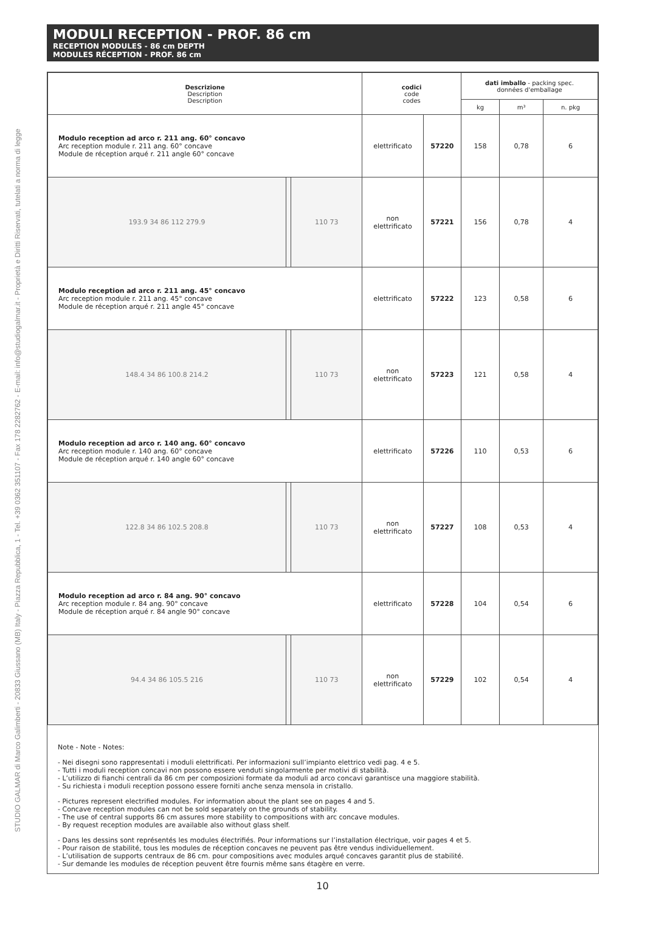STUDIO GALMAR di Marco Galimberti - 20833 Giussano (MB) Italy - Piazza Repubblica, 1 - Tel. +39 0362 351107 - Fax 178 2282762 - E-mail: info@studiogalmar.it - Proprietà e Diritti Riservati, tutelati a norma di legge
MODULI RECEPTION - PROF. 86 cm
RECEPTION MODULES - 86 cm DEPTH
MODULES RÉCEPTION - PROF. 86 cm
| Descrizione Description Description | | | codici code codes | | dati imballo - packing spec. données d'emballage | | |
| --- | --- | --- | --- | --- | --- | --- | --- |
| | | | | | kg | m³ | n. pkg |
| Modulo reception ad arco r. 211 ang. 60° concavo Arc reception module r. 211 ang. 60° concave Module de réception arqué r. 211 angle 60° concave | | | elettrificato | 57220 | 158 | 0,78 | 6 |
| 193.9 34 86 112 279.9 | | 110 73 | non elettrificato | 57221 | 156 | 0,78 | 4 |
| Modulo reception ad arco r. 211 ang. 45° concavo Arc reception module r. 211 ang. 45° concave Module de réception arqué r. 211 angle 45° concave | | | elettrificato | 57222 | 123 | 0,58 | 6 |
| 148.4 34 86 100.8 214.2 | | 110 73 | non elettrificato | 57223 | 121 | 0,58 | 4 |
| Modulo reception ad arco r. 140 ang. 60° concavo Arc reception module r. 140 ang. 60° concave Module de réception arqué r. 140 angle 60° concave | | | elettrificato | 57226 | 110 | 0,53 | 6 |
| 122.8 34 86 102.5 208.8 | | 110 73 | non elettrificato | 57227 | 108 | 0,53 | 4 |
| Modulo reception ad arco r. 84 ang. 90° concavo Arc reception module r. 84 ang. 90° concave Module de réception arqué r. 84 angle 90° concave | | | elettrificato | 57228 | 104 | 0,54 | 6 |
| 94.4 34 86 105.5 216 | | 110 73 | non elettrificato | 57229 | 102 | 0,54 | 4 |
Note - Note - Notes:
- Nei disegni sono rappresentati i moduli elettrificati. Per informazioni sull’impianto elettrico vedi pag. 4 e 5.
- Tutti i moduli reception concavi non possono essere venduti singolarmente per motivi di stabilità.
- L’utilizzo di fianchi centrali da 86 cm per composizioni formate da moduli ad arco concavi garantisce una maggiore stabilità.
- Su richiesta i moduli reception possono essere forniti anche senza mensola in cristallo.
- Pictures represent electrified modules. For information about the plant see on pages 4 and 5.
- Concave reception modules can not be sold separately on the grounds of stability.
- The use of central supports 86 cm assures more stability to compositions with arc concave modules.
- By request reception modules are available also without glass shelf.
- Dans les dessins sont représentés les modules électrifiés. Pour informations sur l’installation électrique, voir pages 4 et 5.
- Pour raison de stabilité, tous les modules de réception concaves ne peuvent pas être vendus individuellement.
- L’utilisation de supports centraux de 86 cm. pour compositions avec modules arqué concaves garantit plus de stabilité.
- Sur demande les modules de réception peuvent être fournis même sans étagère en verre.
10